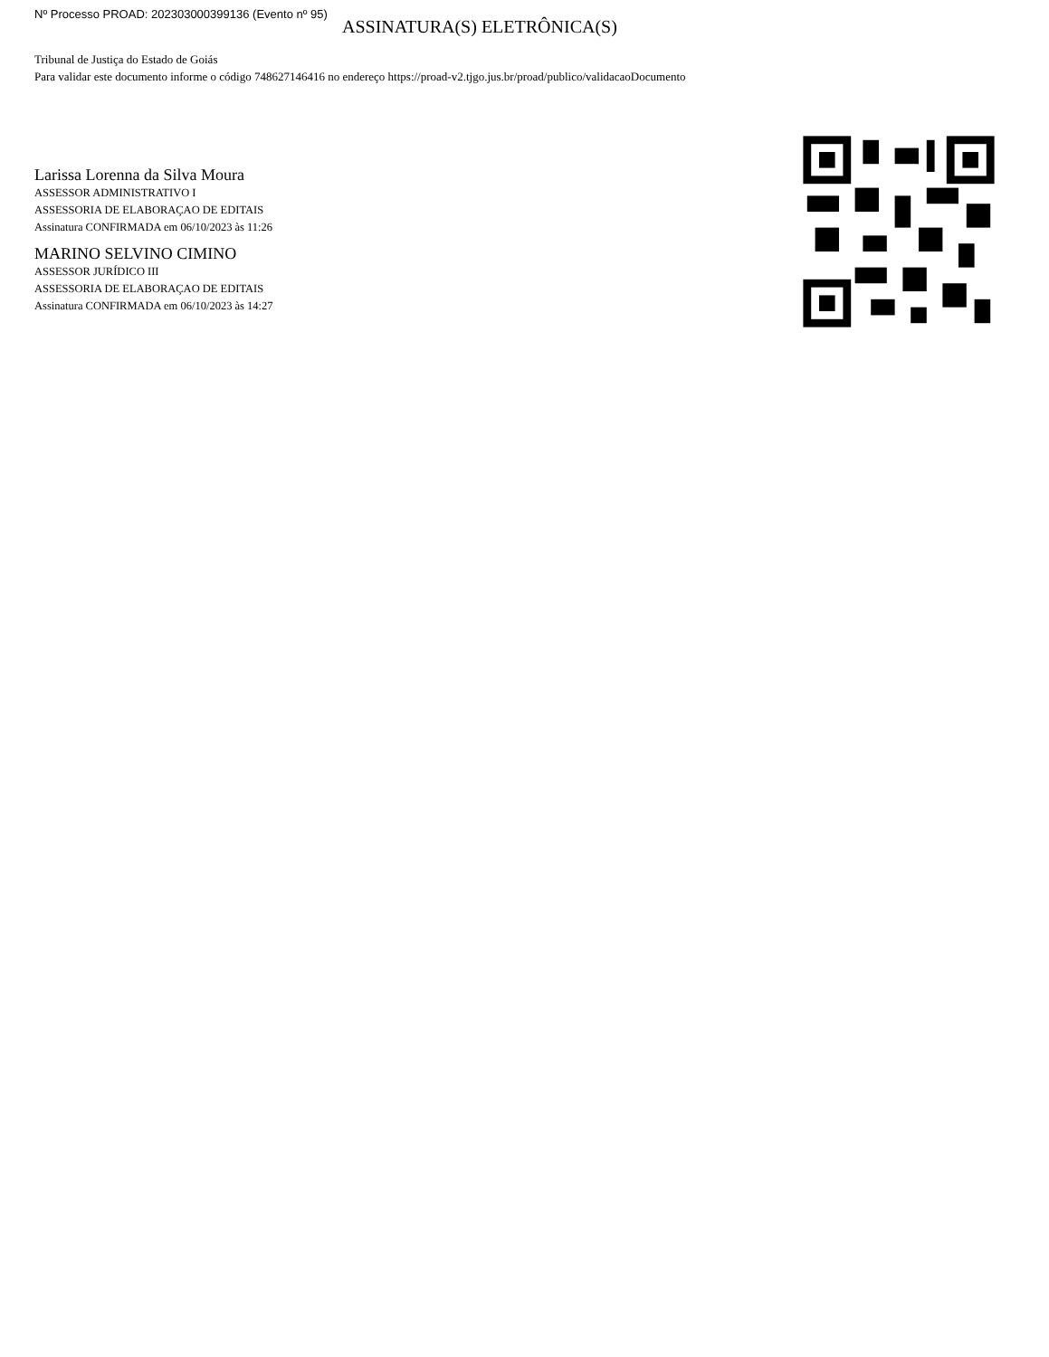Nº Processo PROAD: 202303000399136 (Evento nº 95)
ASSINATURA(S) ELETRÔNICA(S)
Tribunal de Justiça do Estado de Goiás
Para validar este documento informe o código 748627146416 no endereço https://proad-v2.tjgo.jus.br/proad/publico/validacaoDocumento
Larissa Lorenna da Silva Moura
ASSESSOR ADMINISTRATIVO I
ASSESSORIA DE ELABORAÇAO DE EDITAIS
Assinatura CONFIRMADA em 06/10/2023 às 11:26
MARINO SELVINO CIMINO
ASSESSOR JURÍDICO III
ASSESSORIA DE ELABORAÇAO DE EDITAIS
Assinatura CONFIRMADA em 06/10/2023 às 14:27